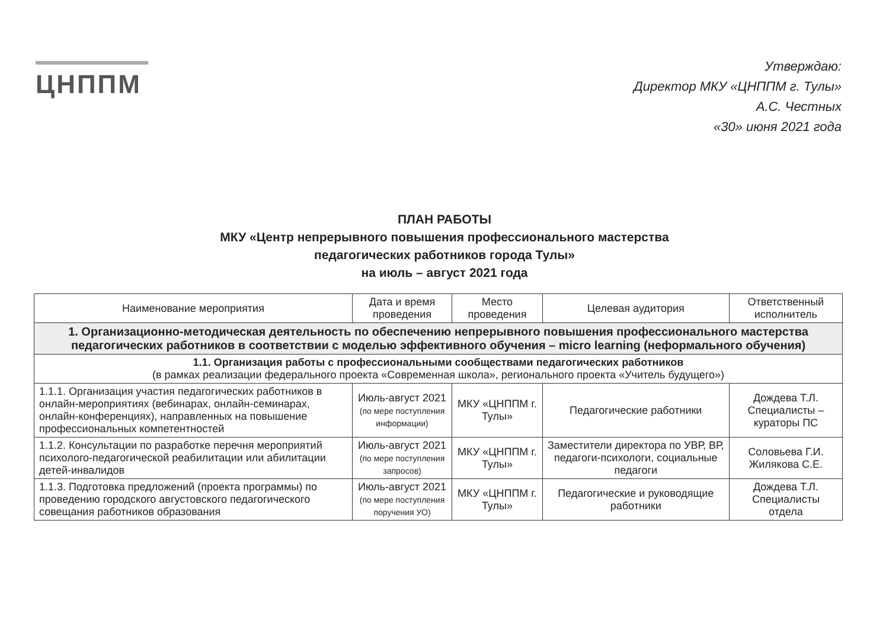ЦНППМ
Утверждаю:
Директор МКУ «ЦНППМ г. Тулы»
А.С. Честных
«30» июня 2021 года
ПЛАН РАБОТЫ
МКУ «Центр непрерывного повышения профессионального мастерства
педагогических работников города Тулы»
на июль – август 2021 года
| Наименование мероприятия | Дата и время проведения | Место проведения | Целевая аудитория | Ответственный исполнитель |
| --- | --- | --- | --- | --- |
| 1. Организационно-методическая деятельность по обеспечению непрерывного повышения профессионального мастерства педагогических работников в соответствии с моделью эффективного обучения – micro learning (неформального обучения) | | | | |
| 1.1. Организация работы с профессиональными сообществами педагогических работников (в рамках реализации федерального проекта «Современная школа», регионального проекта «Учитель будущего») | | | | |
| 1.1.1. Организация участия педагогических работников в онлайн-мероприятиях (вебинарах, онлайн-семинарах, онлайн-конференциях), направленных на повышение профессиональных компетентностей | Июль-август 2021 (по мере поступления информации) | МКУ «ЦНППМ г. Тулы» | Педагогические работники | Дождева Т.Л. Специалисты – кураторы ПС |
| 1.1.2. Консультации по разработке перечня мероприятий психолого-педагогической реабилитации или абилитации детей-инвалидов | Июль-август 2021 (по мере поступления запросов) | МКУ «ЦНППМ г. Тулы» | Заместители директора по УВР, ВР, педагоги-психологи, социальные педагоги | Соловьева Г.И. Жилякова С.Е. |
| 1.1.3. Подготовка предложений (проекта программы) по проведению городского августовского педагогического совещания работников образования | Июль-август 2021 (по мере поступления поручения УО) | МКУ «ЦНППМ г. Тулы» | Педагогические и руководящие работники | Дождева Т.Л. Специалисты отдела |